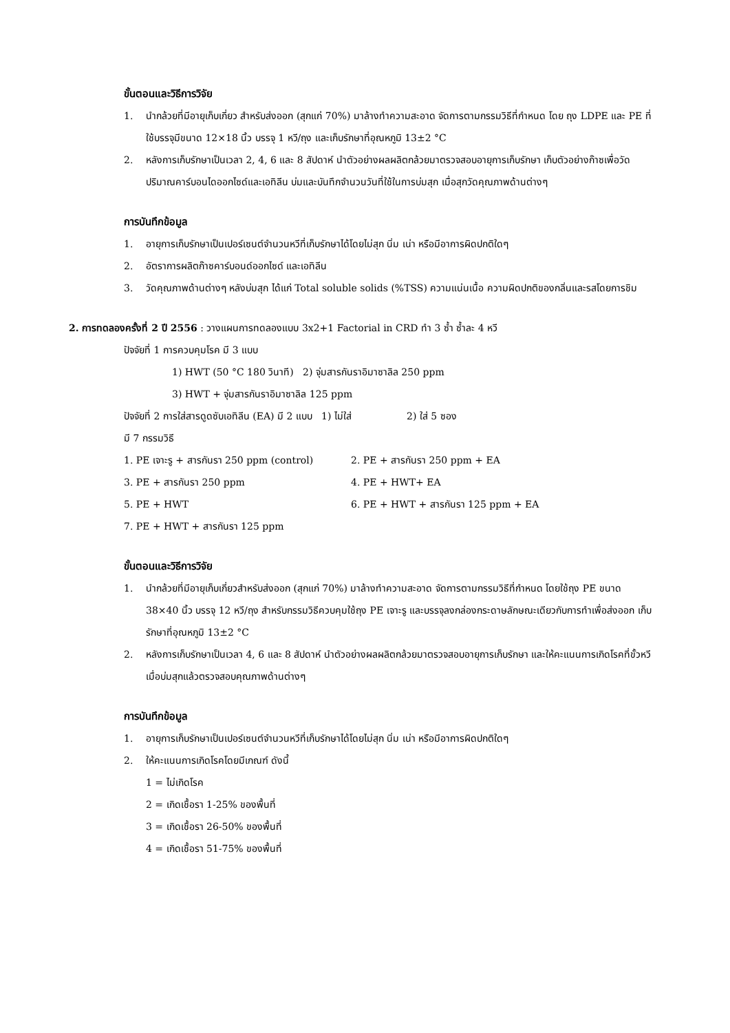ขั้นตอนและวิธีการวิจัย
1. นำกล้วยที่มีอายุเก็บเกี่ยว สำหรับส่งออก (สุกแก่ 70%) มาล้างทำความสะอาด จัดการตามกรรมวิธีที่กำหนด โดย ถุง LDPE และ PE ที่ใช้บรรจุมีขนาด 12×18 นิ้ว บรรจุ 1 หวี/ถุง และเก็บรักษาที่อุณหภูมิ 13±2 °C
2. หลังการเก็บรักษาเป็นเวลา 2, 4, 6 และ 8 สัปดาห์ นำตัวอย่างผลผลิตกล้วยมาตรวจสอบอายุการเก็บรักษา เก็บตัวอย่างก๊าซเพื่อวัดปริมาณคาร์บอนไดออกไซด์และเอทิลีน บ่มและบันทึกจำนวนวันที่ใช้ในการบ่มสุก เมื่อสุกวัดคุณภาพด้านต่างๆ
การบันทึกข้อมูล
1. อายุการเก็บรักษาเป็นเปอร์เซนต์จำนวนหวีที่เก็บรักษาได้โดยไม่สุก นิ่ม เน่า หรือมีอาการผิดปกติใดๆ
2. อัตราการผลิตก๊าซคาร์บอนด์ออกไซด์ และเอทิลีน
3. วัดคุณภาพด้านต่างๆ หลังบ่มสุก ได้แก่ Total soluble solids (%TSS) ความแน่นเนื้อ ความผิดปกติของกลิ่นและรสโดยการชิม
2. การทดลองครั้งที่ 2 ปี 2556 : วางแผนการทดลองแบบ 3x2+1 Factorial in CRD ทำ 3 ซ้ำ ซ้ำละ 4 หวี
ปัจจัยที่ 1 การควบคุมโรค มี 3 แบบ
1) HWT (50 °C 180 วินาที) 2) จุ่มสารกันราอิมาซาลิล 250 ppm
3) HWT + จุ่มสารกันราอิมาซาลิล 125 ppm
ปัจจัยที่ 2 การใส่สารดูดซับเอทิลีน (EA) มี 2 แบบ 1) ไม่ใส่ 2) ใส่ 5 ซอง
มี 7 กรรมวิธี
1. PE เจาะรู + สารกันรา 250 ppm (control) 2. PE + สารกันรา 250 ppm + EA 3. PE + สารกันรา 250 ppm 4. PE + HWT+ EA 5. PE + HWT 6. PE + HWT + สารกันรา 125 ppm + EA 7. PE + HWT + สารกันรา 125 ppm
ขั้นตอนและวิธีการวิจัย
1. นำกล้วยที่มีอายุเก็บเกี่ยวสำหรับส่งออก (สุกแก่ 70%) มาล้างทำความสะอาด จัดการตามกรรมวิธีที่กำหนด โดยใช้ถุง PE ขนาด 38×40 นิ้ว บรรจุ 12 หวี/ถุง สำหรับกรรมวิธีควบคุมใช้ถุง PE เจาะรู และบรรจุลงกล่องกระดาษลักษณะเดียวกับการทำเพื่อส่งออก เก็บรักษาที่อุณหภูมิ 13±2 °C
2. หลังการเก็บรักษาเป็นเวลา 4, 6 และ 8 สัปดาห์ นำตัวอย่างผลผลิตกล้วยมาตรวจสอบอายุการเก็บรักษา และให้คะแนนการเกิดโรคที่ขั้วหวี เมื่อบ่มสุกแล้วตรวจสอบคุณภาพด้านต่างๆ
การบันทึกข้อมูล
1. อายุการเก็บรักษาเป็นเปอร์เซนต์จำนวนหวีที่เก็บรักษาได้โดยไม่สุก นิ่ม เน่า หรือมีอาการผิดปกติใดๆ
2. ให้คะแนนการเกิดโรคโดยมีเกณฑ์ ดังนี้
1 = ไม่เกิดโรค
2 = เกิดเชื้อรา 1-25% ของพื้นที่
3 = เกิดเชื้อรา 26-50% ของพื้นที่
4 = เกิดเชื้อรา 51-75% ของพื้นที่